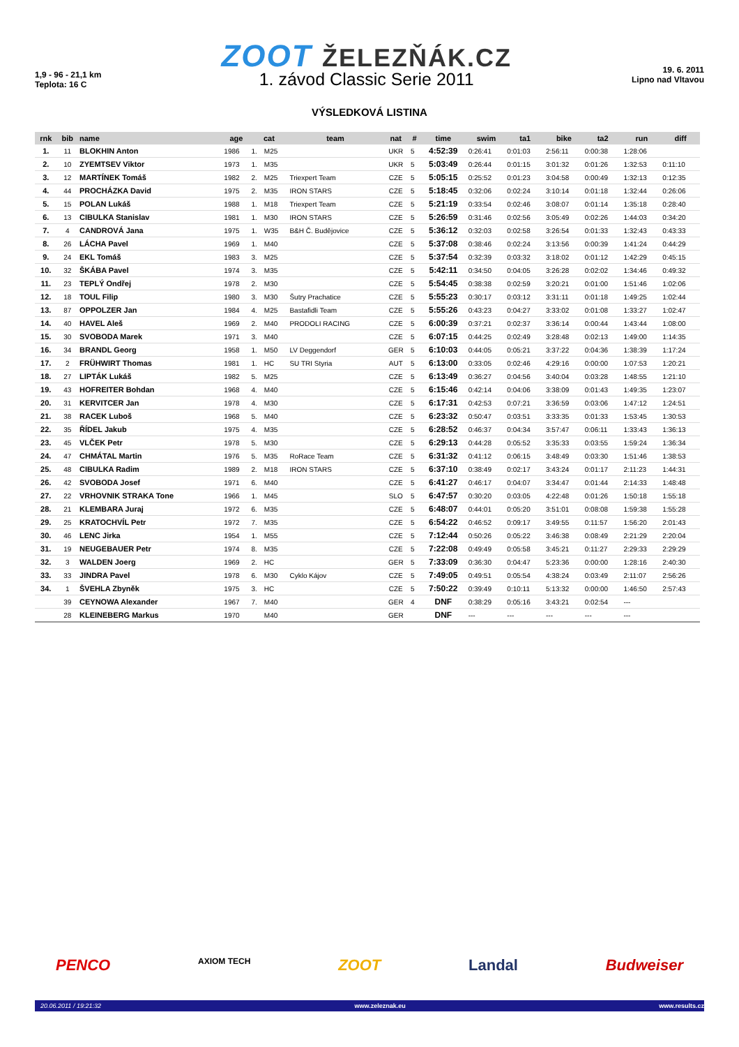1,9 - 96 - 21,1 km
Teplota: 16 C
ZOOT ŽELEZŇÁK.CZ
1. závod Classic Serie 2011
19. 6. 2011
Lipno nad Vltavou
VÝSLEDKOVÁ LISTINA
| rnk | bib | name | age | cat | | team | nat | # | time | swim | ta1 | bike | ta2 | run | diff |
| --- | --- | --- | --- | --- | --- | --- | --- | --- | --- | --- | --- | --- | --- | --- | --- |
| 1. | 11 | BLOKHIN Anton | 1986 | 1. | M25 | | UKR | 5 | 4:52:39 | 0:26:41 | 0:01:03 | 2:56:11 | 0:00:38 | 1:28:06 | |
| 2. | 10 | ZYEMTSEV Viktor | 1973 | 1. | M35 | | UKR | 5 | 5:03:49 | 0:26:44 | 0:01:15 | 3:01:32 | 0:01:26 | 1:32:53 | 0:11:10 |
| 3. | 12 | MARTÍNEK Tomáš | 1982 | 2. | M25 | Triexpert Team | CZE | 5 | 5:05:15 | 0:25:52 | 0:01:23 | 3:04:58 | 0:00:49 | 1:32:13 | 0:12:35 |
| 4. | 44 | PROCHÁZKA David | 1975 | 2. | M35 | IRON STARS | CZE | 5 | 5:18:45 | 0:32:06 | 0:02:24 | 3:10:14 | 0:01:18 | 1:32:44 | 0:26:06 |
| 5. | 15 | POLAN Lukáš | 1988 | 1. | M18 | Triexpert Team | CZE | 5 | 5:21:19 | 0:33:54 | 0:02:46 | 3:08:07 | 0:01:14 | 1:35:18 | 0:28:40 |
| 6. | 13 | CIBULKA Stanislav | 1981 | 1. | M30 | IRON STARS | CZE | 5 | 5:26:59 | 0:31:46 | 0:02:56 | 3:05:49 | 0:02:26 | 1:44:03 | 0:34:20 |
| 7. | 4 | CANDROVÁ Jana | 1975 | 1. | W35 | B&H Č. Budějovice | CZE | 5 | 5:36:12 | 0:32:03 | 0:02:58 | 3:26:54 | 0:01:33 | 1:32:43 | 0:43:33 |
| 8. | 26 | LÁCHA Pavel | 1969 | 1. | M40 | | CZE | 5 | 5:37:08 | 0:38:46 | 0:02:24 | 3:13:56 | 0:00:39 | 1:41:24 | 0:44:29 |
| 9. | 24 | EKL Tomáš | 1983 | 3. | M25 | | CZE | 5 | 5:37:54 | 0:32:39 | 0:03:32 | 3:18:02 | 0:01:12 | 1:42:29 | 0:45:15 |
| 10. | 32 | ŠKÁBA Pavel | 1974 | 3. | M35 | | CZE | 5 | 5:42:11 | 0:34:50 | 0:04:05 | 3:26:28 | 0:02:02 | 1:34:46 | 0:49:32 |
| 11. | 23 | TEPLÝ Ondřej | 1978 | 2. | M30 | | CZE | 5 | 5:54:45 | 0:38:38 | 0:02:59 | 3:20:21 | 0:01:00 | 1:51:46 | 1:02:06 |
| 12. | 18 | TOUL Filip | 1980 | 3. | M30 | Šutry Prachatice | CZE | 5 | 5:55:23 | 0:30:17 | 0:03:12 | 3:31:11 | 0:01:18 | 1:49:25 | 1:02:44 |
| 13. | 87 | OPPOLZER Jan | 1984 | 4. | M25 | Bastafidli Team | CZE | 5 | 5:55:26 | 0:43:23 | 0:04:27 | 3:33:02 | 0:01:08 | 1:33:27 | 1:02:47 |
| 14. | 40 | HAVEL Aleš | 1969 | 2. | M40 | PRODOLI RACING | CZE | 5 | 6:00:39 | 0:37:21 | 0:02:37 | 3:36:14 | 0:00:44 | 1:43:44 | 1:08:00 |
| 15. | 30 | SVOBODA Marek | 1971 | 3. | M40 | | CZE | 5 | 6:07:15 | 0:44:25 | 0:02:49 | 3:28:48 | 0:02:13 | 1:49:00 | 1:14:35 |
| 16. | 34 | BRANDL Georg | 1958 | 1. | M50 | LV Deggendorf | GER | 5 | 6:10:03 | 0:44:05 | 0:05:21 | 3:37:22 | 0:04:36 | 1:38:39 | 1:17:24 |
| 17. | 2 | FRÜHWIRT Thomas | 1981 | 1. | HC | SU TRI Styria | AUT | 5 | 6:13:00 | 0:33:05 | 0:02:46 | 4:29:16 | 0:00:00 | 1:07:53 | 1:20:21 |
| 18. | 27 | LIPTÁK Lukáš | 1982 | 5. | M25 | | CZE | 5 | 6:13:49 | 0:36:27 | 0:04:56 | 3:40:04 | 0:03:28 | 1:48:55 | 1:21:10 |
| 19. | 43 | HOFREITER Bohdan | 1968 | 4. | M40 | | CZE | 5 | 6:15:46 | 0:42:14 | 0:04:06 | 3:38:09 | 0:01:43 | 1:49:35 | 1:23:07 |
| 20. | 31 | KERVITCER Jan | 1978 | 4. | M30 | | CZE | 5 | 6:17:31 | 0:42:53 | 0:07:21 | 3:36:59 | 0:03:06 | 1:47:12 | 1:24:51 |
| 21. | 38 | RACEK Luboš | 1968 | 5. | M40 | | CZE | 5 | 6:23:32 | 0:50:47 | 0:03:51 | 3:33:35 | 0:01:33 | 1:53:45 | 1:30:53 |
| 22. | 35 | ŘÍDEL Jakub | 1975 | 4. | M35 | | CZE | 5 | 6:28:52 | 0:46:37 | 0:04:34 | 3:57:47 | 0:06:11 | 1:33:43 | 1:36:13 |
| 23. | 45 | VLČEK Petr | 1978 | 5. | M30 | | CZE | 5 | 6:29:13 | 0:44:28 | 0:05:52 | 3:35:33 | 0:03:55 | 1:59:24 | 1:36:34 |
| 24. | 47 | CHMÁTAL Martin | 1976 | 5. | M35 | RoRace Team | CZE | 5 | 6:31:32 | 0:41:12 | 0:06:15 | 3:48:49 | 0:03:30 | 1:51:46 | 1:38:53 |
| 25. | 48 | CIBULKA Radim | 1989 | 2. | M18 | IRON STARS | CZE | 5 | 6:37:10 | 0:38:49 | 0:02:17 | 3:43:24 | 0:01:17 | 2:11:23 | 1:44:31 |
| 26. | 42 | SVOBODA Josef | 1971 | 6. | M40 | | CZE | 5 | 6:41:27 | 0:46:17 | 0:04:07 | 3:34:47 | 0:01:44 | 2:14:33 | 1:48:48 |
| 27. | 22 | VRHOVNIK STRAKA Tone | 1966 | 1. | M45 | | SLO | 5 | 6:47:57 | 0:30:20 | 0:03:05 | 4:22:48 | 0:01:26 | 1:50:18 | 1:55:18 |
| 28. | 21 | KLEMBARA Juraj | 1972 | 6. | M35 | | CZE | 5 | 6:48:07 | 0:44:01 | 0:05:20 | 3:51:01 | 0:08:08 | 1:59:38 | 1:55:28 |
| 29. | 25 | KRATOCHVÍL Petr | 1972 | 7. | M35 | | CZE | 5 | 6:54:22 | 0:46:52 | 0:09:17 | 3:49:55 | 0:11:57 | 1:56:20 | 2:01:43 |
| 30. | 46 | LENC Jirka | 1954 | 1. | M55 | | CZE | 5 | 7:12:44 | 0:50:26 | 0:05:22 | 3:46:38 | 0:08:49 | 2:21:29 | 2:20:04 |
| 31. | 19 | NEUGEBAUER Petr | 1974 | 8. | M35 | | CZE | 5 | 7:22:08 | 0:49:49 | 0:05:58 | 3:45:21 | 0:11:27 | 2:29:33 | 2:29:29 |
| 32. | 3 | WALDEN Joerg | 1969 | 2. | HC | | GER | 5 | 7:33:09 | 0:36:30 | 0:04:47 | 5:23:36 | 0:00:00 | 1:28:16 | 2:40:30 |
| 33. | 33 | JINDRA Pavel | 1978 | 6. | M30 | Cyklo Kájov | CZE | 5 | 7:49:05 | 0:49:51 | 0:05:54 | 4:38:24 | 0:03:49 | 2:11:07 | 2:56:26 |
| 34. | 1 | ŠVEHLA Zbyněk | 1975 | 3. | HC | | CZE | 5 | 7:50:22 | 0:39:49 | 0:10:11 | 5:13:32 | 0:00:00 | 1:46:50 | 2:57:43 |
| | 39 | CEYNOWA Alexander | 1967 | 7. | M40 | | GER | 4 | DNF | 0:38:29 | 0:05:16 | 3:43:21 | 0:02:54 | --- | |
| | 28 | KLEINEBERG Markus | 1970 | | M40 | | GER | | DNF | --- | --- | --- | --- | --- | |
PENCO AXIOM TECH ZOOT Landal Budweiser
20.06.2011 / 19:21:32 www.zeleznak.eu www.results.cz